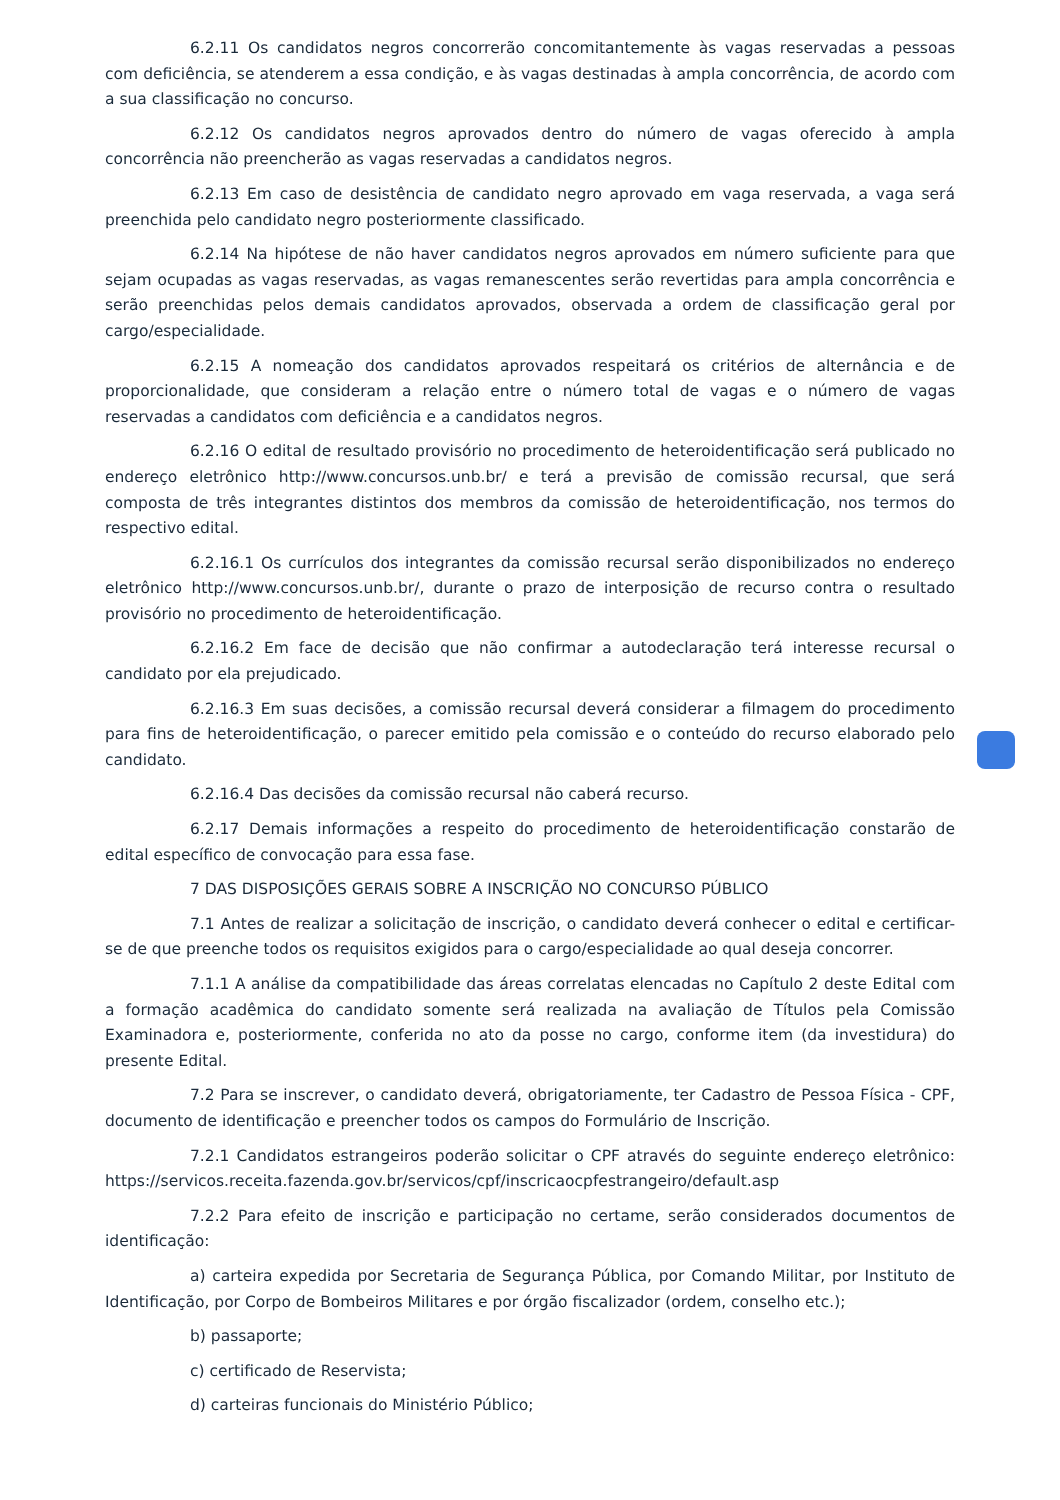6.2.11 Os candidatos negros concorrerão concomitantemente às vagas reservadas a pessoas com deficiência, se atenderem a essa condição, e às vagas destinadas à ampla concorrência, de acordo com a sua classificação no concurso.
6.2.12 Os candidatos negros aprovados dentro do número de vagas oferecido à ampla concorrência não preencherão as vagas reservadas a candidatos negros.
6.2.13 Em caso de desistência de candidato negro aprovado em vaga reservada, a vaga será preenchida pelo candidato negro posteriormente classificado.
6.2.14 Na hipótese de não haver candidatos negros aprovados em número suficiente para que sejam ocupadas as vagas reservadas, as vagas remanescentes serão revertidas para ampla concorrência e serão preenchidas pelos demais candidatos aprovados, observada a ordem de classificação geral por cargo/especialidade.
6.2.15 A nomeação dos candidatos aprovados respeitará os critérios de alternância e de proporcionalidade, que consideram a relação entre o número total de vagas e o número de vagas reservadas a candidatos com deficiência e a candidatos negros.
6.2.16 O edital de resultado provisório no procedimento de heteroidentificação será publicado no endereço eletrônico http://www.concursos.unb.br/ e terá a previsão de comissão recursal, que será composta de três integrantes distintos dos membros da comissão de heteroidentificação, nos termos do respectivo edital.
6.2.16.1 Os currículos dos integrantes da comissão recursal serão disponibilizados no endereço eletrônico http://www.concursos.unb.br/, durante o prazo de interposição de recurso contra o resultado provisório no procedimento de heteroidentificação.
6.2.16.2 Em face de decisão que não confirmar a autodeclaração terá interesse recursal o candidato por ela prejudicado.
6.2.16.3 Em suas decisões, a comissão recursal deverá considerar a filmagem do procedimento para fins de heteroidentificação, o parecer emitido pela comissão e o conteúdo do recurso elaborado pelo candidato.
6.2.16.4 Das decisões da comissão recursal não caberá recurso.
6.2.17 Demais informações a respeito do procedimento de heteroidentificação constarão de edital específico de convocação para essa fase.
7 DAS DISPOSIÇÕES GERAIS SOBRE A INSCRIÇÃO NO CONCURSO PÚBLICO
7.1 Antes de realizar a solicitação de inscrição, o candidato deverá conhecer o edital e certificar-se de que preenche todos os requisitos exigidos para o cargo/especialidade ao qual deseja concorrer.
7.1.1 A análise da compatibilidade das áreas correlatas elencadas no Capítulo 2 deste Edital com a formação acadêmica do candidato somente será realizada na avaliação de Títulos pela Comissão Examinadora e, posteriormente, conferida no ato da posse no cargo, conforme item (da investidura) do presente Edital.
7.2 Para se inscrever, o candidato deverá, obrigatoriamente, ter Cadastro de Pessoa Física - CPF, documento de identificação e preencher todos os campos do Formulário de Inscrição.
7.2.1 Candidatos estrangeiros poderão solicitar o CPF através do seguinte endereço eletrônico: https://servicos.receita.fazenda.gov.br/servicos/cpf/inscricaocpfestrangeiro/default.asp
7.2.2 Para efeito de inscrição e participação no certame, serão considerados documentos de identificação:
a) carteira expedida por Secretaria de Segurança Pública, por Comando Militar, por Instituto de Identificação, por Corpo de Bombeiros Militares e por órgão fiscalizador (ordem, conselho etc.);
b) passaporte;
c) certificado de Reservista;
d) carteiras funcionais do Ministério Público;